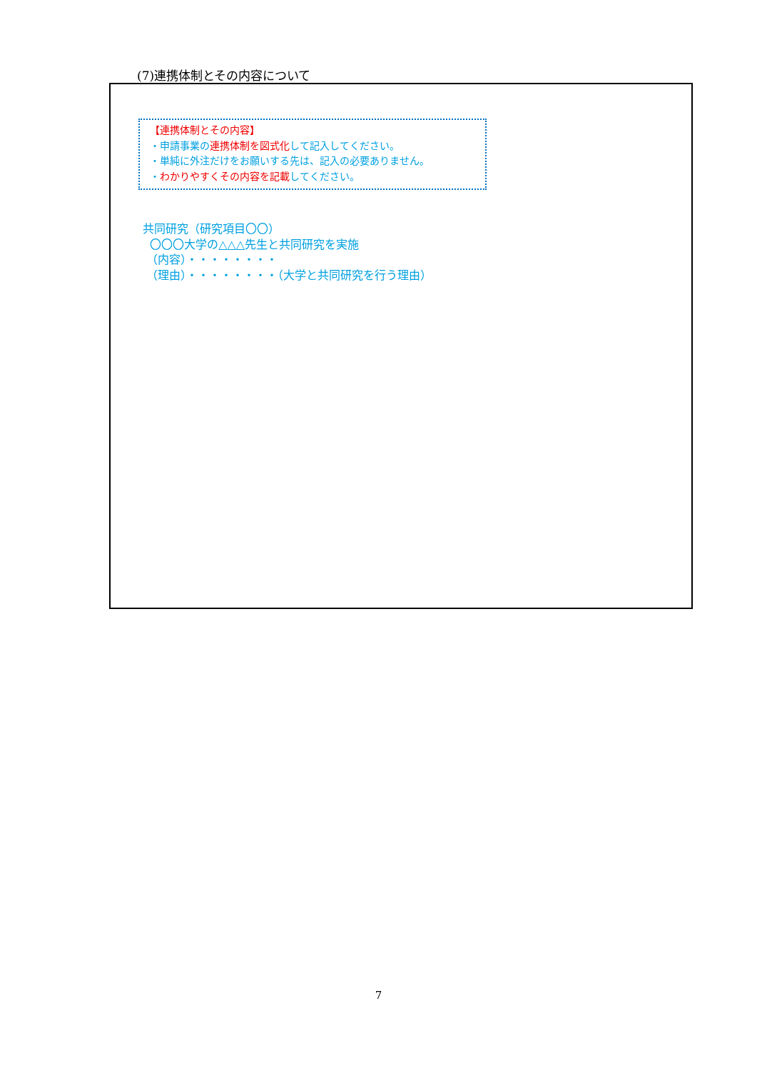(7)連携体制とその内容について
【連携体制とその内容】
・申請事業の連携体制を図式化して記入してください。
・単純に外注だけをお願いする先は、記入の必要ありません。
・わかりやすくその内容を記載してください。
共同研究（研究項目〇〇）
〇〇〇大学の△△△先生と共同研究を実施
（内容）・・・・・・・・
（理由）・・・・・・・・（大学と共同研究を行う理由）
7